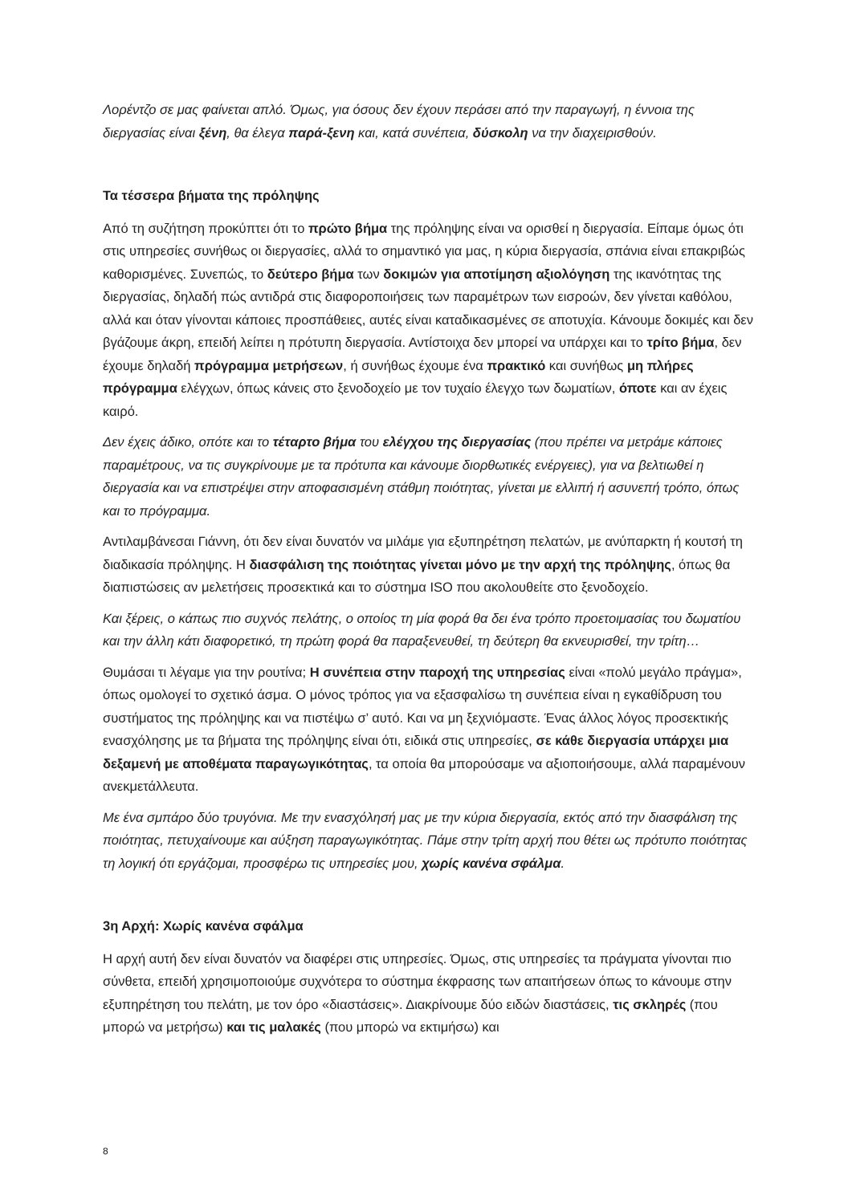Λορέντζο σε μας φαίνεται απλό. Όμως, για όσους δεν έχουν περάσει από την παραγωγή, η έννοια της διεργασίας είναι ξένη, θα έλεγα παρά-ξενη και, κατά συνέπεια, δύσκολη να την διαχειρισθούν.
Τα τέσσερα βήματα της πρόληψης
Από τη συζήτηση προκύπτει ότι το πρώτο βήμα της πρόληψης είναι να ορισθεί η διεργασία. Είπαμε όμως ότι στις υπηρεσίες συνήθως οι διεργασίες, αλλά το σημαντικό για μας, η κύρια διεργασία, σπάνια είναι επακριβώς καθορισμένες. Συνεπώς, το δεύτερο βήμα των δοκιμών για αποτίμηση αξιολόγηση της ικανότητας της διεργασίας, δηλαδή πώς αντιδρά στις διαφοροποιήσεις των παραμέτρων των εισροών, δεν γίνεται καθόλου, αλλά και όταν γίνονται κάποιες προσπάθειες, αυτές είναι καταδικασμένες σε αποτυχία. Κάνουμε δοκιμές και δεν βγάζουμε άκρη, επειδή λείπει η πρότυπη διεργασία. Αντίστοιχα δεν μπορεί να υπάρχει και το τρίτο βήμα, δεν έχουμε δηλαδή πρόγραμμα μετρήσεων, ή συνήθως έχουμε ένα πρακτικό και συνήθως μη πλήρες πρόγραμμα ελέγχων, όπως κάνεις στο ξενοδοχείο με τον τυχαίο έλεγχο των δωματίων, όποτε και αν έχεις καιρό.
Δεν έχεις άδικο, οπότε και το τέταρτο βήμα του ελέγχου της διεργασίας (που πρέπει να μετράμε κάποιες παραμέτρους, να τις συγκρίνουμε με τα πρότυπα και κάνουμε διορθωτικές ενέργειες), για να βελτιωθεί η διεργασία και να επιστρέψει στην αποφασισμένη στάθμη ποιότητας, γίνεται με ελλιπή ή ασυνεπή τρόπο, όπως και το πρόγραμμα.
Αντιλαμβάνεσαι Γιάννη, ότι δεν είναι δυνατόν να μιλάμε για εξυπηρέτηση πελατών, με ανύπαρκτη ή κουτσή τη διαδικασία πρόληψης. Η διασφάλιση της ποιότητας γίνεται μόνο με την αρχή της πρόληψης, όπως θα διαπιστώσεις αν μελετήσεις προσεκτικά και το σύστημα ISO που ακολουθείτε στο ξενοδοχείο.
Και ξέρεις, ο κάπως πιο συχνός πελάτης, ο οποίος τη μία φορά θα δει ένα τρόπο προετοιμασίας του δωματίου και την άλλη κάτι διαφορετικό, τη πρώτη φορά θα παραξενευθεί, τη δεύτερη θα εκνευρισθεί, την τρίτη…
Θυμάσαι τι λέγαμε για την ρουτίνα; Η συνέπεια στην παροχή της υπηρεσίας είναι «πολύ μεγάλο πράγμα», όπως ομολογεί το σχετικό άσμα. Ο μόνος τρόπος για να εξασφαλίσω τη συνέπεια είναι η εγκαθίδρυση του συστήματος της πρόληψης και να πιστέψω σ’ αυτό. Και να μη ξεχνιόμαστε. Ένας άλλος λόγος προσεκτικής ενασχόλησης με τα βήματα της πρόληψης είναι ότι, ειδικά στις υπηρεσίες, σε κάθε διεργασία υπάρχει μια δεξαμενή με αποθέματα παραγωγικότητας, τα οποία θα μπορούσαμε να αξιοποιήσουμε, αλλά παραμένουν ανεκμετάλλευτα.
Με ένα σμπάρο δύο τρυγόνια. Με την ενασχόλησή μας με την κύρια διεργασία, εκτός από την διασφάλιση της ποιότητας, πετυχαίνουμε και αύξηση παραγωγικότητας. Πάμε στην τρίτη αρχή που θέτει ως πρότυπο ποιότητας τη λογική ότι εργάζομαι, προσφέρω τις υπηρεσίες μου, χωρίς κανένα σφάλμα.
3η Αρχή: Χωρίς κανένα σφάλμα
Η αρχή αυτή δεν είναι δυνατόν να διαφέρει στις υπηρεσίες. Όμως, στις υπηρεσίες τα πράγματα γίνονται πιο σύνθετα, επειδή χρησιμοποιούμε συχνότερα το σύστημα έκφρασης των απαιτήσεων όπως το κάνουμε στην εξυπηρέτηση του πελάτη, με τον όρο «διαστάσεις». Διακρίνουμε δύο ειδών διαστάσεις, τις σκληρές (που μπορώ να μετρήσω) και τις μαλακές (που μπορώ να εκτιμήσω) και
8